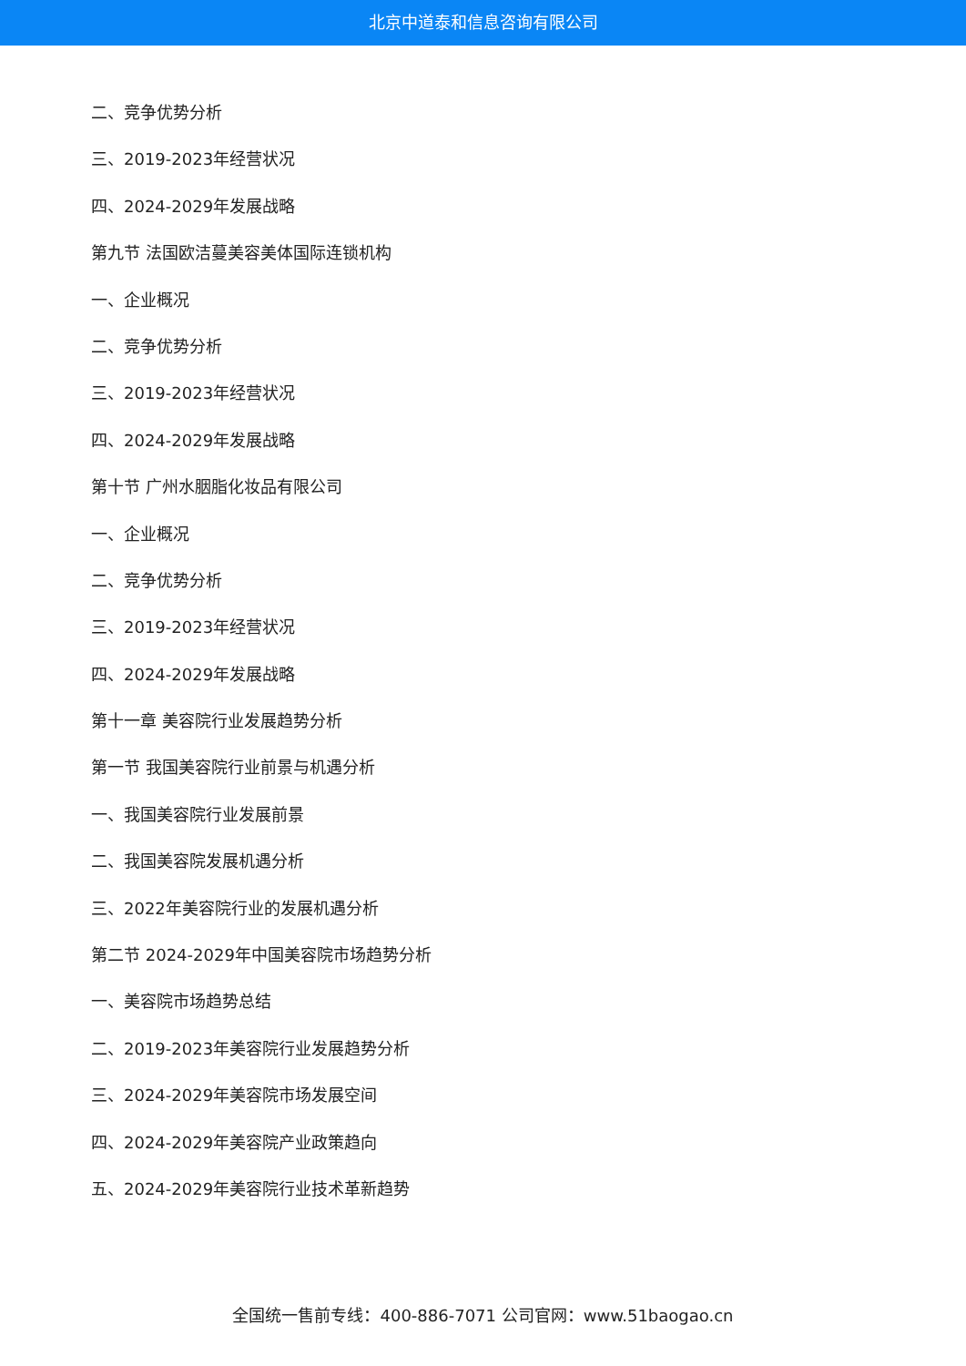北京中道泰和信息咨询有限公司
二、竞争优势分析
三、2019-2023年经营状况
四、2024-2029年发展战略
第九节 法国欧洁蔓美容美体国际连锁机构
一、企业概况
二、竞争优势分析
三、2019-2023年经营状况
四、2024-2029年发展战略
第十节 广州水胭脂化妆品有限公司
一、企业概况
二、竞争优势分析
三、2019-2023年经营状况
四、2024-2029年发展战略
第十一章 美容院行业发展趋势分析
第一节 我国美容院行业前景与机遇分析
一、我国美容院行业发展前景
二、我国美容院发展机遇分析
三、2022年美容院行业的发展机遇分析
第二节 2024-2029年中国美容院市场趋势分析
一、美容院市场趋势总结
二、2019-2023年美容院行业发展趋势分析
三、2024-2029年美容院市场发展空间
四、2024-2029年美容院产业政策趋向
五、2024-2029年美容院行业技术革新趋势
全国统一售前专线：400-886-7071 公司官网：www.51baogao.cn